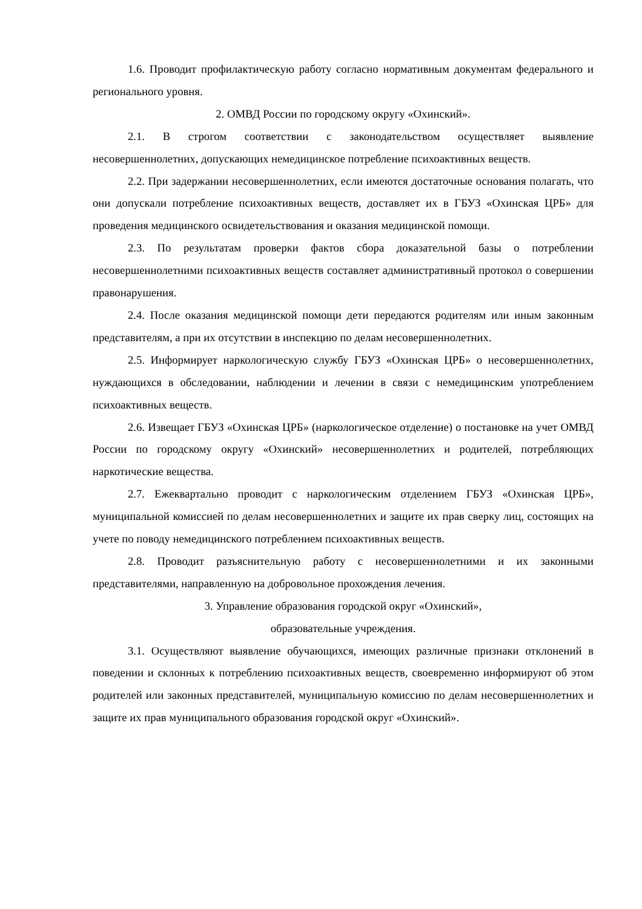1.6. Проводит профилактическую работу согласно нормативным документам федерального и регионального уровня.
2. ОМВД России по городскому округу «Охинский».
2.1. В строгом соответствии с законодательством осуществляет выявление несовершеннолетних, допускающих немедицинское потребление психоактивных веществ.
2.2. При задержании несовершеннолетних, если имеются достаточные основания полагать, что они допускали потребление психоактивных веществ, доставляет их в ГБУЗ «Охинская ЦРБ» для проведения медицинского освидетельствования и оказания медицинской помощи.
2.3. По результатам проверки фактов сбора доказательной базы о потреблении несовершеннолетними психоактивных веществ составляет административный протокол о совершении правонарушения.
2.4. После оказания медицинской помощи дети передаются родителям или иным законным представителям, а при их отсутствии в инспекцию по делам несовершеннолетних.
2.5. Информирует наркологическую службу ГБУЗ «Охинская ЦРБ» о несовершеннолетних, нуждающихся в обследовании, наблюдении и лечении в связи с немедицинским употреблением психоактивных веществ.
2.6. Извещает ГБУЗ «Охинская ЦРБ» (наркологическое отделение) о постановке на учет ОМВД России по городскому округу «Охинский» несовершеннолетних и родителей, потребляющих наркотические вещества.
2.7. Ежеквартально проводит с наркологическим отделением ГБУЗ «Охинская ЦРБ», муниципальной комиссией по делам несовершеннолетних и защите их прав сверку лиц, состоящих на учете по поводу немедицинского потреблением психоактивных веществ.
2.8. Проводит разъяснительную работу с несовершеннолетними и их законными представителями, направленную на добровольное прохождения лечения.
3. Управление образования городской округ «Охинский»,
образовательные учреждения.
3.1. Осуществляют выявление обучающихся, имеющих различные признаки отклонений в поведении и склонных к потреблению психоактивных веществ, своевременно информируют об этом родителей или законных представителей, муниципальную комиссию по делам несовершеннолетних и защите их прав муниципального образования городской округ «Охинский».